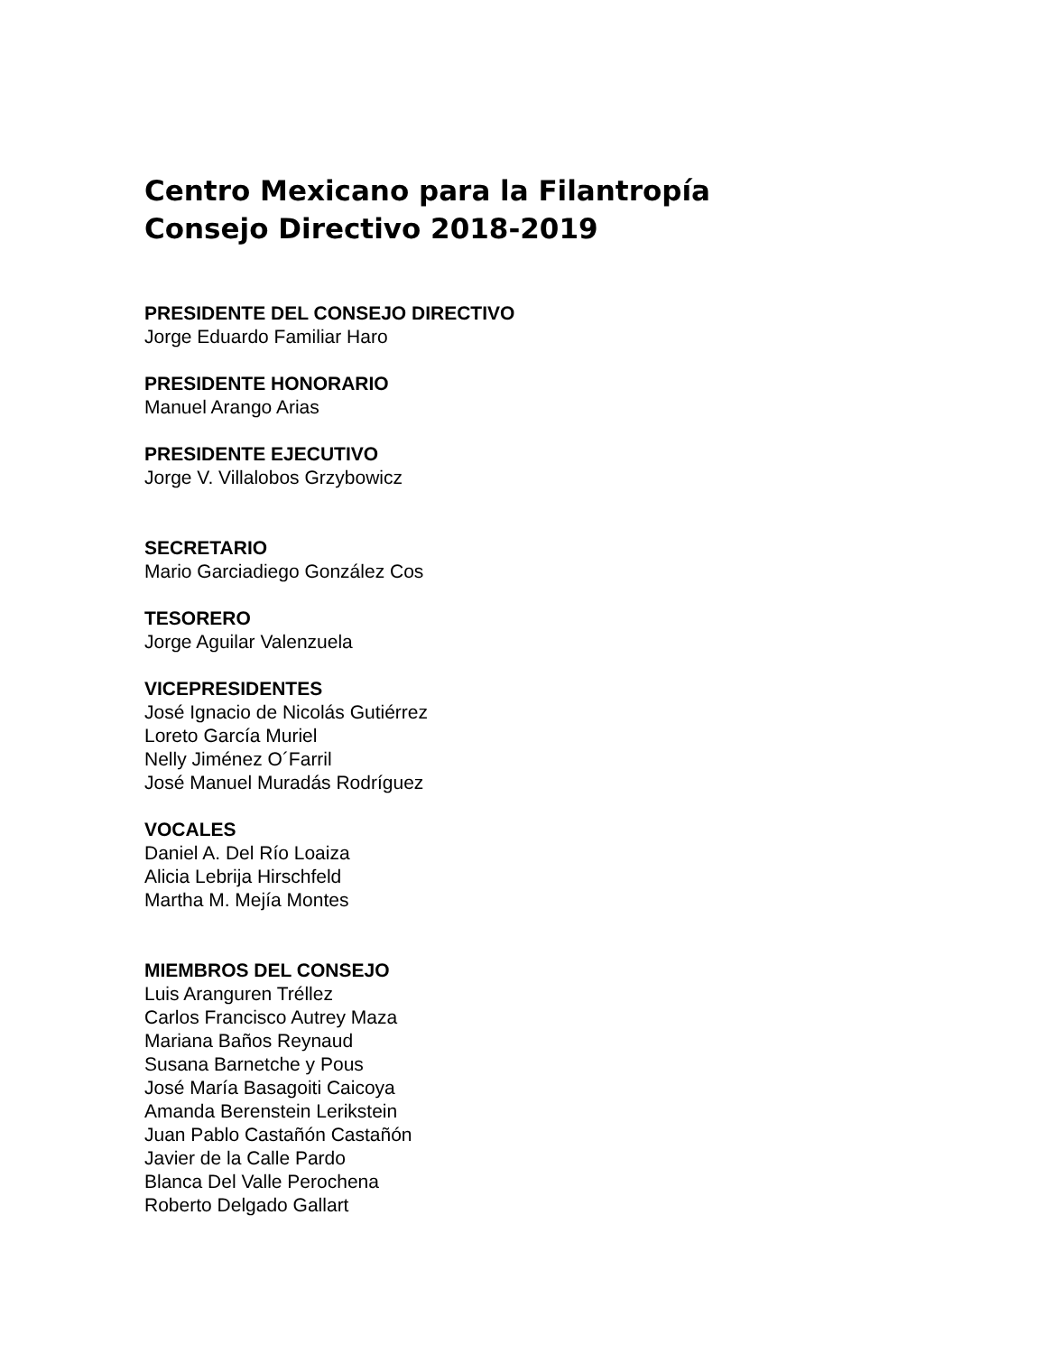Centro Mexicano para la Filantropía
Consejo Directivo 2018-2019
PRESIDENTE DEL CONSEJO DIRECTIVO
Jorge Eduardo Familiar Haro
PRESIDENTE HONORARIO
Manuel Arango Arias
PRESIDENTE EJECUTIVO
Jorge V. Villalobos Grzybowicz
SECRETARIO
Mario Garciadiego González Cos
TESORERO
Jorge Aguilar Valenzuela
VICEPRESIDENTES
José Ignacio de Nicolás Gutiérrez
Loreto García Muriel
Nelly Jiménez O´Farril
José Manuel Muradás Rodríguez
VOCALES
Daniel A. Del Río Loaiza
Alicia Lebrija Hirschfeld
Martha M. Mejía Montes
MIEMBROS DEL CONSEJO
Luis Aranguren Tréllez
Carlos Francisco Autrey Maza
Mariana Baños Reynaud
Susana Barnetche y Pous
José María Basagoiti Caicoya
Amanda Berenstein Lerikstein
Juan Pablo Castañón Castañón
Javier de la Calle Pardo
Blanca Del Valle Perochena
Roberto Delgado Gallart